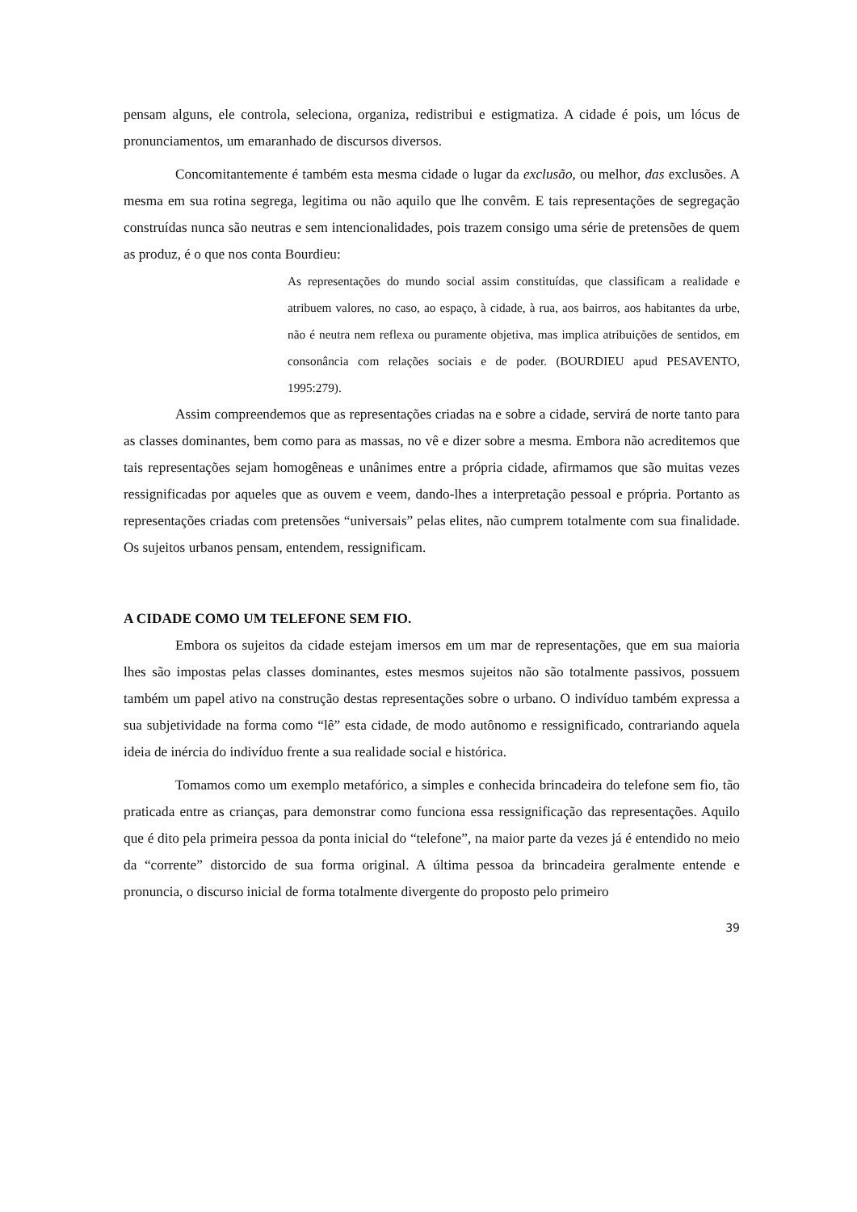pensam alguns, ele controla, seleciona, organiza, redistribui e estigmatiza. A cidade é pois, um lócus de pronunciamentos, um emaranhado de discursos diversos.
Concomitantemente é também esta mesma cidade o lugar da exclusão, ou melhor, das exclusões. A mesma em sua rotina segrega, legitima ou não aquilo que lhe convêm. E tais representações de segregação construídas nunca são neutras e sem intencionalidades, pois trazem consigo uma série de pretensões de quem as produz, é o que nos conta Bourdieu:
As representações do mundo social assim constituídas, que classificam a realidade e atribuem valores, no caso, ao espaço, à cidade, à rua, aos bairros, aos habitantes da urbe, não é neutra nem reflexa ou puramente objetiva, mas implica atribuições de sentidos, em consonância com relações sociais e de poder. (BOURDIEU apud PESAVENTO, 1995:279).
Assim compreendemos que as representações criadas na e sobre a cidade, servirá de norte tanto para as classes dominantes, bem como para as massas, no vê e dizer sobre a mesma. Embora não acreditemos que tais representações sejam homogêneas e unânimes entre a própria cidade, afirmamos que são muitas vezes ressignificadas por aqueles que as ouvem e veem, dando-lhes a interpretação pessoal e própria. Portanto as representações criadas com pretensões “universais” pelas elites, não cumprem totalmente com sua finalidade. Os sujeitos urbanos pensam, entendem, ressignificam.
A CIDADE COMO UM TELEFONE SEM FIO.
Embora os sujeitos da cidade estejam imersos em um mar de representações, que em sua maioria lhes são impostas pelas classes dominantes, estes mesmos sujeitos não são totalmente passivos, possuem também um papel ativo na construção destas representações sobre o urbano. O indivíduo também expressa a sua subjetividade na forma como “lê” esta cidade, de modo autônomo e ressignificado, contrariando aquela ideia de inércia do indivíduo frente a sua realidade social e histórica.
Tomamos como um exemplo metafórico, a simples e conhecida brincadeira do telefone sem fio, tão praticada entre as crianças, para demonstrar como funciona essa ressignificação das representações. Aquilo que é dito pela primeira pessoa da ponta inicial do “telefone”, na maior parte da vezes já é entendido no meio da “corrente” distorcido de sua forma original. A última pessoa da brincadeira geralmente entende e pronuncia, o discurso inicial de forma totalmente divergente do proposto pelo primeiro
39